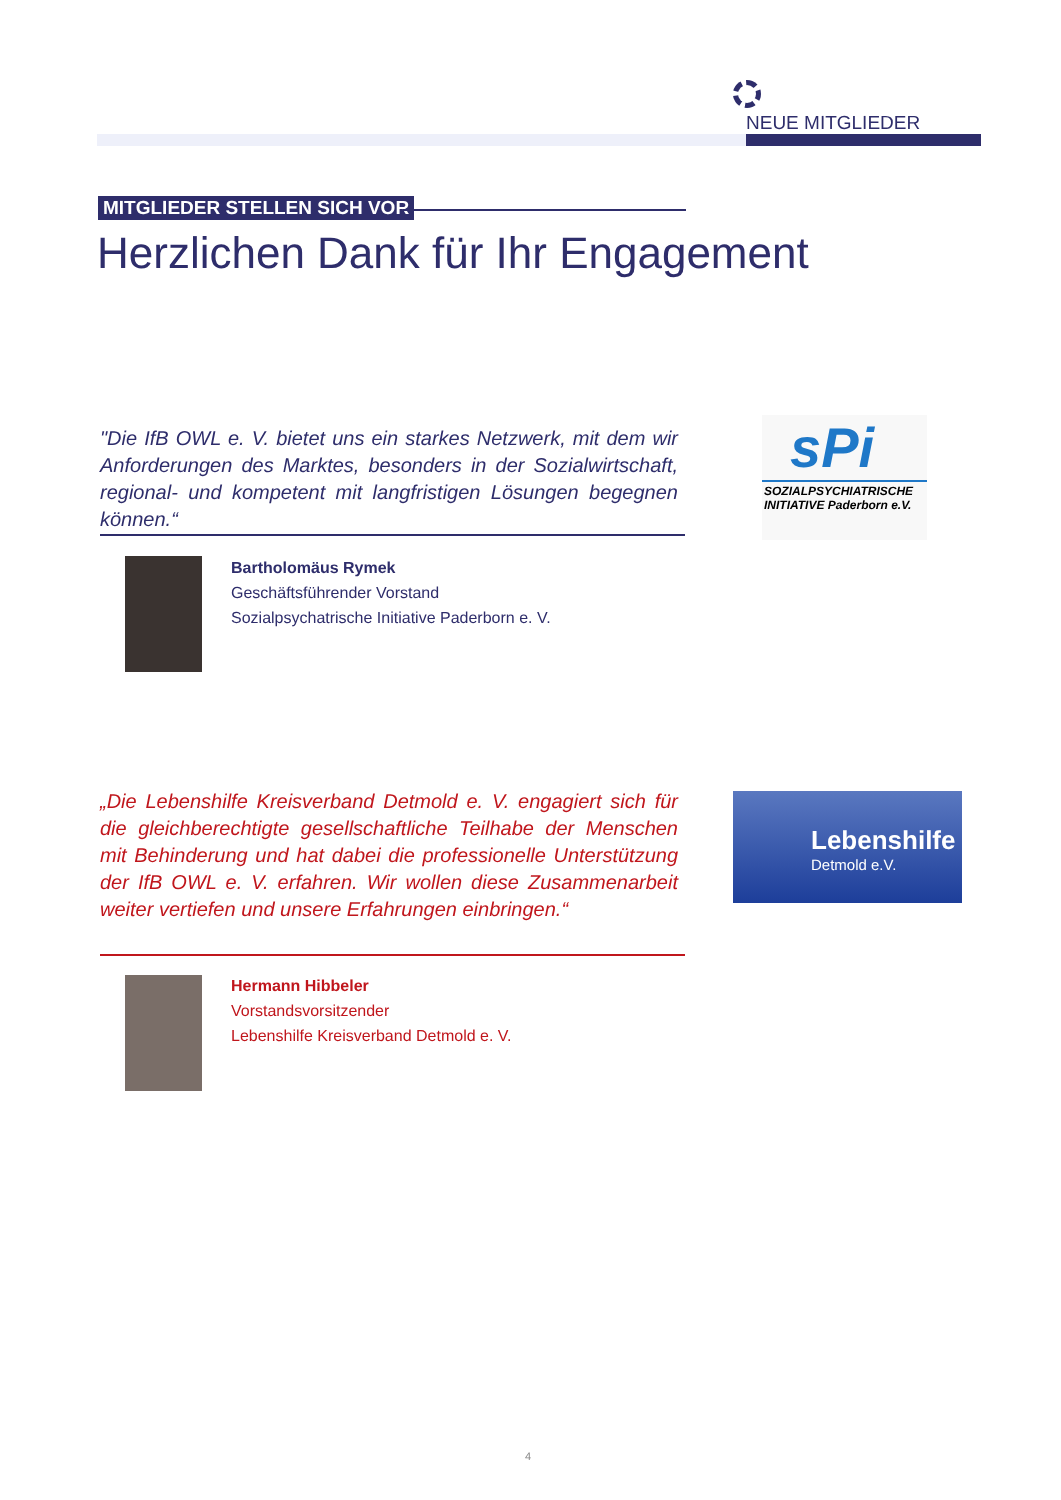NEUE MITGLIEDER
MITGLIEDER STELLEN SICH VOR
Herzlichen Dank für Ihr Engagement
"Die IfB OWL e. V. bietet uns ein starkes Netzwerk, mit dem wir Anforderungen des Marktes, besonders in der Sozialwirtschaft, regional- und kompetent mit langfristigen Lösungen begegnen können.“
sPi
SOZIALPSYCHIATRISCHE INITIATIVE Paderborn e.V.
Bartholomäus Rymek
Geschäftsführender Vorstand
Sozialpsychatrische Initiative Paderborn e. V.
„Die Lebenshilfe Kreisverband Detmold e. V. engagiert sich für die gleichberechtigte gesellschaftliche Teilhabe der Menschen mit Behinderung und hat dabei die professionelle Unterstützung der IfB OWL e. V. erfahren. Wir wollen diese Zusammenarbeit weiter vertiefen und unsere Erfahrungen einbringen.“
Lebenshilfe
Detmold e.V.
Hermann Hibbeler
Vorstandsvorsitzender
Lebenshilfe Kreisverband Detmold e. V.
4